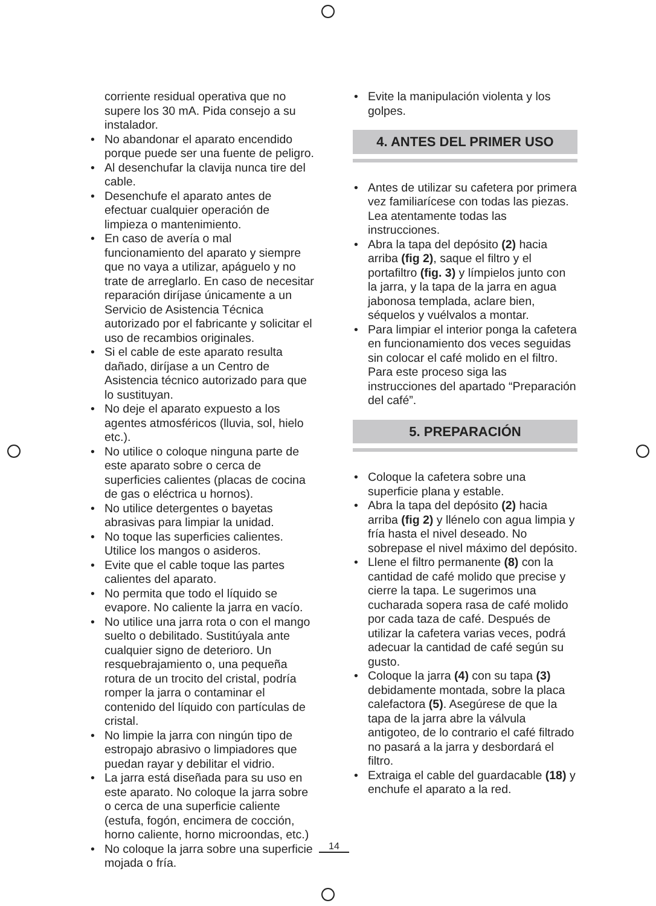corriente residual operativa que no supere los 30 mA. Pida consejo a su instalador.
• No abandonar el aparato encendido porque puede ser una fuente de peligro.
• Al desenchufar la clavija nunca tire del cable.
• Desenchufe el aparato antes de efectuar cualquier operación de limpieza o mantenimiento.
• En caso de avería o mal funcionamiento del aparato y siempre que no vaya a utilizar, apáguelo y no trate de arreglarlo. En caso de necesitar reparación diríjase únicamente a un Servicio de Asistencia Técnica autorizado por el fabricante y solicitar el uso de recambios originales.
• Si el cable de este aparato resulta dañado, diríjase a un Centro de Asistencia técnico autorizado para que lo sustituyan.
• No deje el aparato expuesto a los agentes atmosféricos (lluvia, sol, hielo etc.).
• No utilice o coloque ninguna parte de este aparato sobre o cerca de superficies calientes (placas de cocina de gas o eléctrica u hornos).
• No utilice detergentes o bayetas abrasivas para limpiar la unidad.
• No toque las superficies calientes. Utilice los mangos o asideros.
• Evite que el cable toque las partes calientes del aparato.
• No permita que todo el líquido se evapore. No caliente la jarra en vacío.
• No utilice una jarra rota o con el mango suelto o debilitado. Sustitúyala ante cualquier signo de deterioro. Un resquebrajamiento o, una pequeña rotura de un trocito del cristal, podría romper la jarra o contaminar el contenido del líquido con partículas de cristal.
• No limpie la jarra con ningún tipo de estropajo abrasivo o limpiadores que puedan rayar y debilitar el vidrio.
• La jarra está diseñada para su uso en este aparato. No coloque la jarra sobre o cerca de una superficie caliente (estufa, fogón, encimera de cocción, horno caliente, horno microondas, etc.)
• No coloque la jarra sobre una superficie mojada o fría.
• Evite la manipulación violenta y los golpes.
4. ANTES DEL PRIMER USO
• Antes de utilizar su cafetera por primera vez familiarícese con todas las piezas. Lea atentamente todas las instrucciones.
• Abra la tapa del depósito (2) hacia arriba (fig 2), saque el filtro y el portafiltro (fig. 3) y límpielos junto con la jarra, y la tapa de la jarra en agua jabonosa templada, aclare bien, séquelos y vuélvalos a montar.
• Para limpiar el interior ponga la cafetera en funcionamiento dos veces seguidas sin colocar el café molido en el filtro. Para este proceso siga las instrucciones del apartado “Preparación del café”.
5. PREPARACIÓN
• Coloque la cafetera sobre una superficie plana y estable.
• Abra la tapa del depósito (2) hacia arriba (fig 2) y llénelo con agua limpia y fría hasta el nivel deseado. No sobrepase el nivel máximo del depósito.
• Llene el filtro permanente (8) con la cantidad de café molido que precise y cierre la tapa. Le sugerimos una cucharada sopera rasa de café molido por cada taza de café. Después de utilizar la cafetera varias veces, podrá adecuar la cantidad de café según su gusto.
• Coloque la jarra (4) con su tapa (3) debidamente montada, sobre la placa calefactora (5). Asegúrese de que la tapa de la jarra abre la válvula antigoteo, de lo contrario el café filtrado no pasará a la jarra y desbordará el filtro.
• Extraiga el cable del guardacable (18) y enchufe el aparato a la red.
14